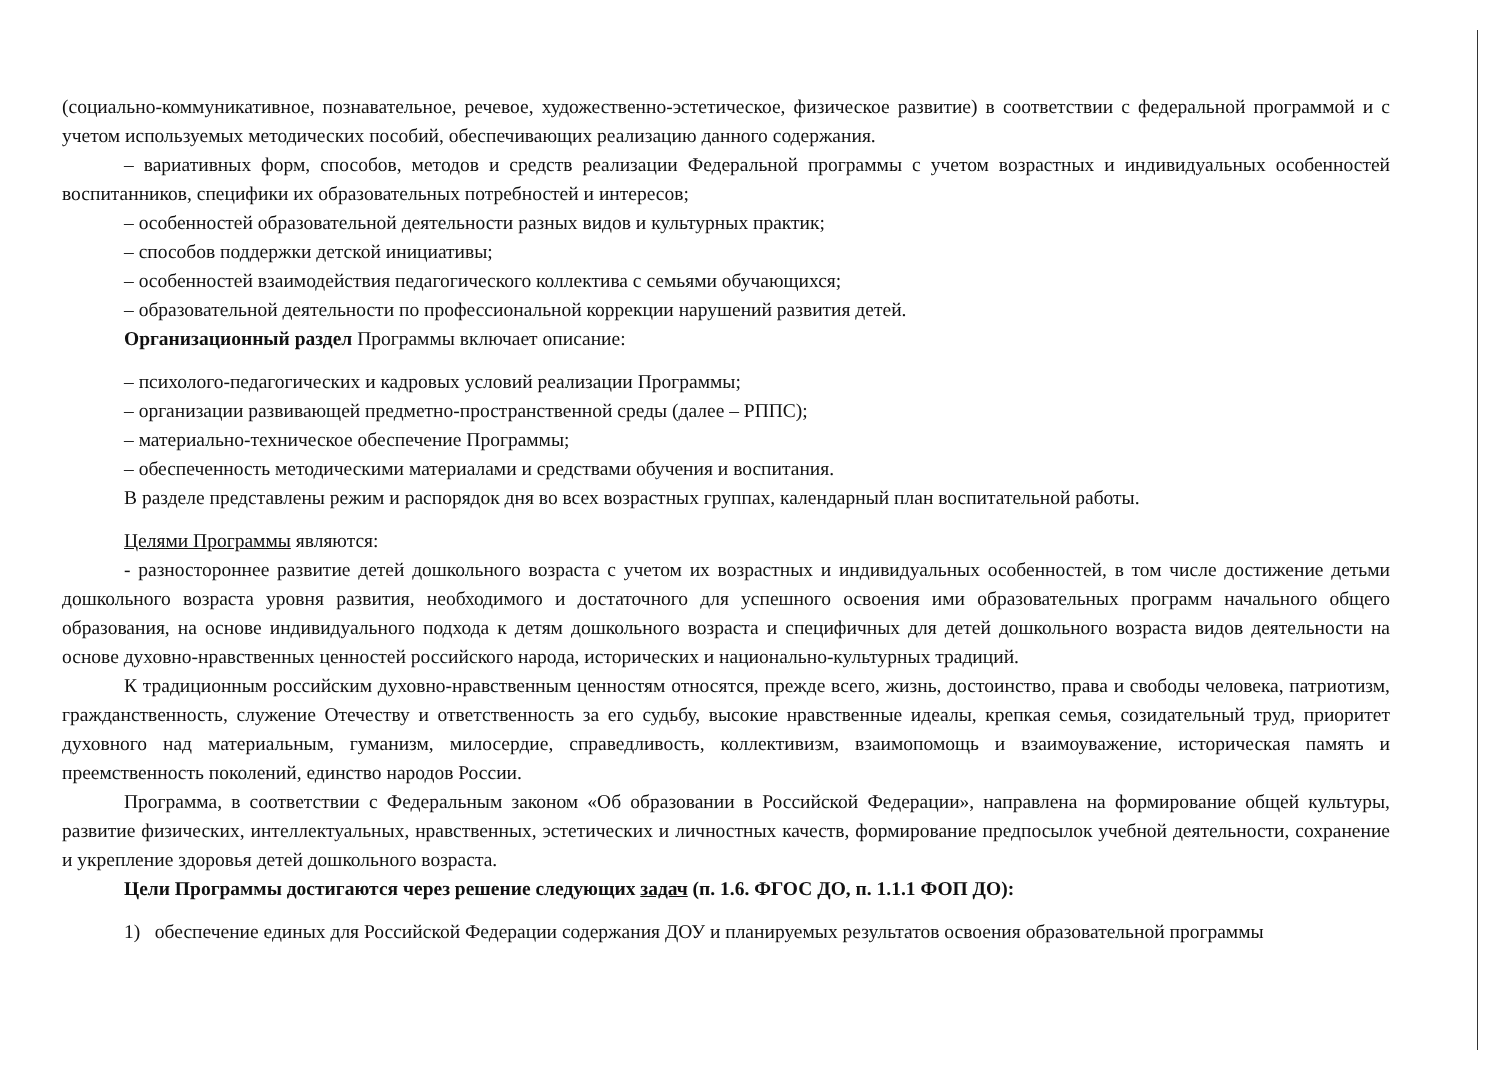(социально-коммуникативное, познавательное, речевое, художественно-эстетическое, физическое развитие) в соответствии с федеральной программой и с учетом используемых методических пособий, обеспечивающих реализацию данного содержания.
– вариативных форм, способов, методов и средств реализации Федеральной программы с учетом возрастных и индивидуальных особенностей воспитанников, специфики их образовательных потребностей и интересов;
– особенностей образовательной деятельности разных видов и культурных практик;
– способов поддержки детской инициативы;
– особенностей взаимодействия педагогического коллектива с семьями обучающихся;
– образовательной деятельности по профессиональной коррекции нарушений развития детей.
Организационный раздел Программы включает описание:
– психолого-педагогических и кадровых условий реализации Программы;
– организации развивающей предметно-пространственной среды (далее – РППС);
– материально-техническое обеспечение Программы;
– обеспеченность методическими материалами и средствами обучения и воспитания.
В разделе представлены режим и распорядок дня во всех возрастных группах, календарный план воспитательной работы.
Целями Программы являются:
- разностороннее развитие детей дошкольного возраста с учетом их возрастных и индивидуальных особенностей, в том числе достижение детьми дошкольного возраста уровня развития, необходимого и достаточного для успешного освоения ими образовательных программ начального общего образования, на основе индивидуального подхода к детям дошкольного возраста и специфичных для детей дошкольного возраста видов деятельности на основе духовно-нравственных ценностей российского народа, исторических и национально-культурных традиций.
К традиционным российским духовно-нравственным ценностям относятся, прежде всего, жизнь, достоинство, права и свободы человека, патриотизм, гражданственность, служение Отечеству и ответственность за его судьбу, высокие нравственные идеалы, крепкая семья, созидательный труд, приоритет духовного над материальным, гуманизм, милосердие, справедливость, коллективизм, взаимопомощь и взаимоуважение, историческая память и преемственность поколений, единство народов России.
Программа, в соответствии с Федеральным законом «Об образовании в Российской Федерации», направлена на формирование общей культуры, развитие физических, интеллектуальных, нравственных, эстетических и личностных качеств, формирование предпосылок учебной деятельности, сохранение и укрепление здоровья детей дошкольного возраста.
Цели Программы достигаются через решение следующих задач (п. 1.6. ФГОС ДО, п. 1.1.1 ФОП ДО):
1) обеспечение единых для Российской Федерации содержания ДОУ и планируемых результатов освоения образовательной программы